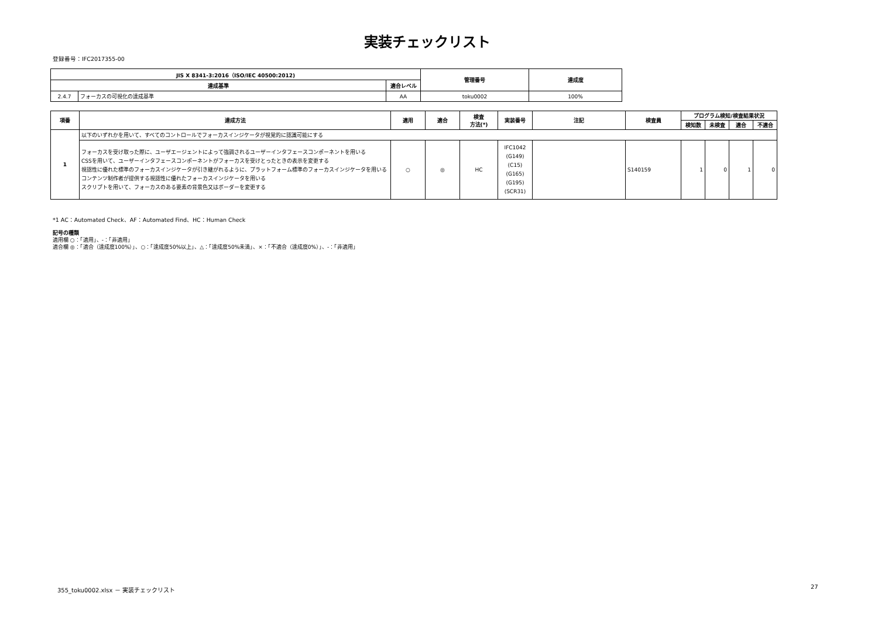実装チェックリスト
登録番号：IFC2017355-00
| JIS X 8341-3:2016（ISO/IEC 40500:2012) | | | 管理番号 | 達成度 |
| --- | --- | --- | --- | --- |
| 達成基準 | | 適合レベル | | |
| 2.4.7 | フォーカスの可視化の達成基準 | AA | toku0002 | 100% |
| 項番 | 達成方法 | 適用 | 適合 | 検査 方法(*) | 実装番号 | 注記 | 検査員 | プログラム検知/検査結果状況 | | | |
| --- | --- | --- | --- | --- | --- | --- | --- | --- | --- | --- | --- |
| | | | | | | | | 検知数 | 未検査 | 適合 | 不適合 |
| 1 | 以下のいずれかを用いて、すべてのコントロールでフォーカスインジケータが視覚的に認識可能にする | | | | | | | | | | |
| | フォーカスを受け取った際に、ユーザエージェントによって強調されるユーザーインタフェースコンポーネントを用いる CSSを用いて、ユーザーインタフェースコンポーネントがフォーカスを受けとったときの表示を変更する 視認性に優れた標準のフォーカスインジケータが引き継がれるように、プラットフォーム標準のフォーカスインジケータを用いる コンテンツ制作者が提供する視認性に優れたフォーカスインジケータを用いる スクリプトを用いて、フォーカスのある要素の背景色又はボーダーを変更する | ○ | ◎ | HC | IFC1042 (G149) (C15) (G165) (G195) (SCR31) | | S140159 | 1 | 0 | 1 | 0 |
*1 AC：Automated Check、AF：Automated Find、HC：Human Check
記号の種類
適用欄 ○：「適用」、-：「非適用」
適合欄 ◎：「適合（達成度100%）」、○：「達成度50%以上」、△：「達成度50%未満」、×：「不適合（達成度0%）」、-：「非適用」
355_toku0002.xlsx － 実装チェックリスト
27